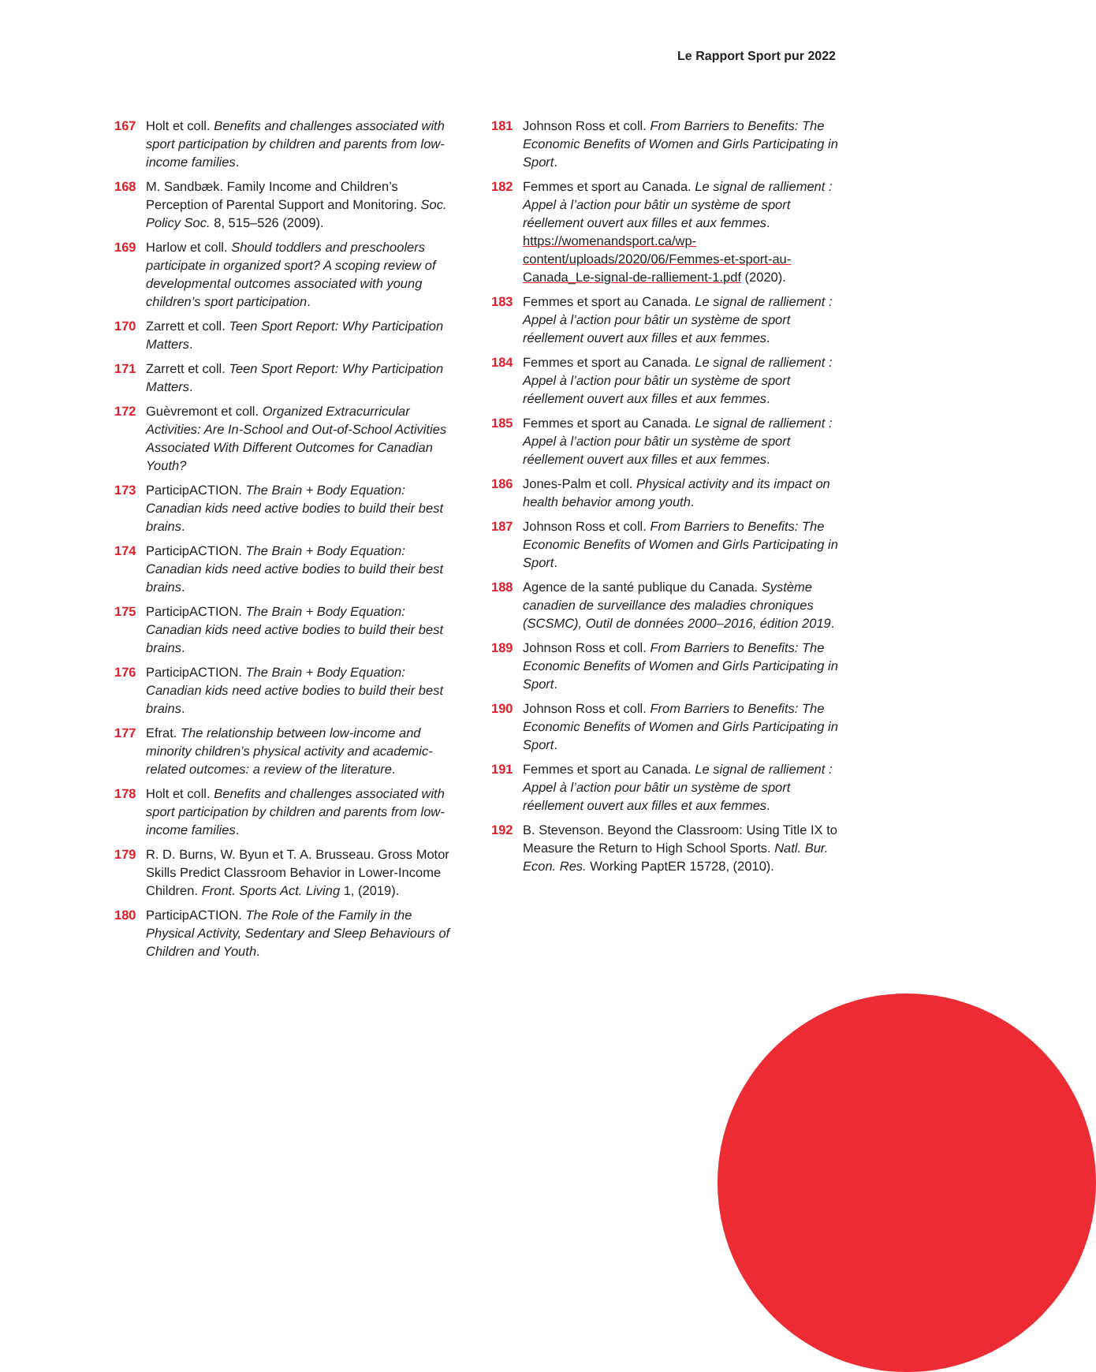Le Rapport Sport pur 2022
167 Holt et coll. Benefits and challenges associated with sport participation by children and parents from low-income families.
168 M. Sandbæk. Family Income and Children’s Perception of Parental Support and Monitoring. Soc. Policy Soc. 8, 515–526 (2009).
169 Harlow et coll. Should toddlers and preschoolers participate in organized sport? A scoping review of developmental outcomes associated with young children’s sport participation.
170 Zarrett et coll. Teen Sport Report: Why Participation Matters.
171 Zarrett et coll. Teen Sport Report: Why Participation Matters.
172 Guèvremont et coll. Organized Extracurricular Activities: Are In-School and Out-of-School Activities Associated With Different Outcomes for Canadian Youth?
173 ParticipACTION. The Brain + Body Equation: Canadian kids need active bodies to build their best brains.
174 ParticipACTION. The Brain + Body Equation: Canadian kids need active bodies to build their best brains.
175 ParticipACTION. The Brain + Body Equation: Canadian kids need active bodies to build their best brains.
176 ParticipACTION. The Brain + Body Equation: Canadian kids need active bodies to build their best brains.
177 Efrat. The relationship between low-income and minority children’s physical activity and academic-related outcomes: a review of the literature.
178 Holt et coll. Benefits and challenges associated with sport participation by children and parents from low-income families.
179 R. D. Burns, W. Byun et T. A. Brusseau. Gross Motor Skills Predict Classroom Behavior in Lower-Income Children. Front. Sports Act. Living 1, (2019).
180 ParticipACTION. The Role of the Family in the Physical Activity, Sedentary and Sleep Behaviours of Children and Youth.
181 Johnson Ross et coll. From Barriers to Benefits: The Economic Benefits of Women and Girls Participating in Sport.
182 Femmes et sport au Canada. Le signal de ralliement : Appel à l’action pour bâtir un système de sport réellement ouvert aux filles et aux femmes. https://womenandsport.ca/wp-content/uploads/2020/06/Femmes-et-sport-au-Canada_Le-signal-de-ralliement-1.pdf (2020).
183 Femmes et sport au Canada. Le signal de ralliement : Appel à l’action pour bâtir un système de sport réellement ouvert aux filles et aux femmes.
184 Femmes et sport au Canada. Le signal de ralliement : Appel à l’action pour bâtir un système de sport réellement ouvert aux filles et aux femmes.
185 Femmes et sport au Canada. Le signal de ralliement : Appel à l’action pour bâtir un système de sport réellement ouvert aux filles et aux femmes.
186 Jones-Palm et coll. Physical activity and its impact on health behavior among youth.
187 Johnson Ross et coll. From Barriers to Benefits: The Economic Benefits of Women and Girls Participating in Sport.
188 Agence de la santé publique du Canada. Système canadien de surveillance des maladies chroniques (SCSMC), Outil de données 2000–2016, édition 2019.
189 Johnson Ross et coll. From Barriers to Benefits: The Economic Benefits of Women and Girls Participating in Sport.
190 Johnson Ross et coll. From Barriers to Benefits: The Economic Benefits of Women and Girls Participating in Sport.
191 Femmes et sport au Canada. Le signal de ralliement : Appel à l’action pour bâtir un système de sport réellement ouvert aux filles et aux femmes.
192 B. Stevenson. Beyond the Classroom: Using Title IX to Measure the Return to High School Sports. Natl. Bur. Econ. Res. Working PaptER 15728, (2010).